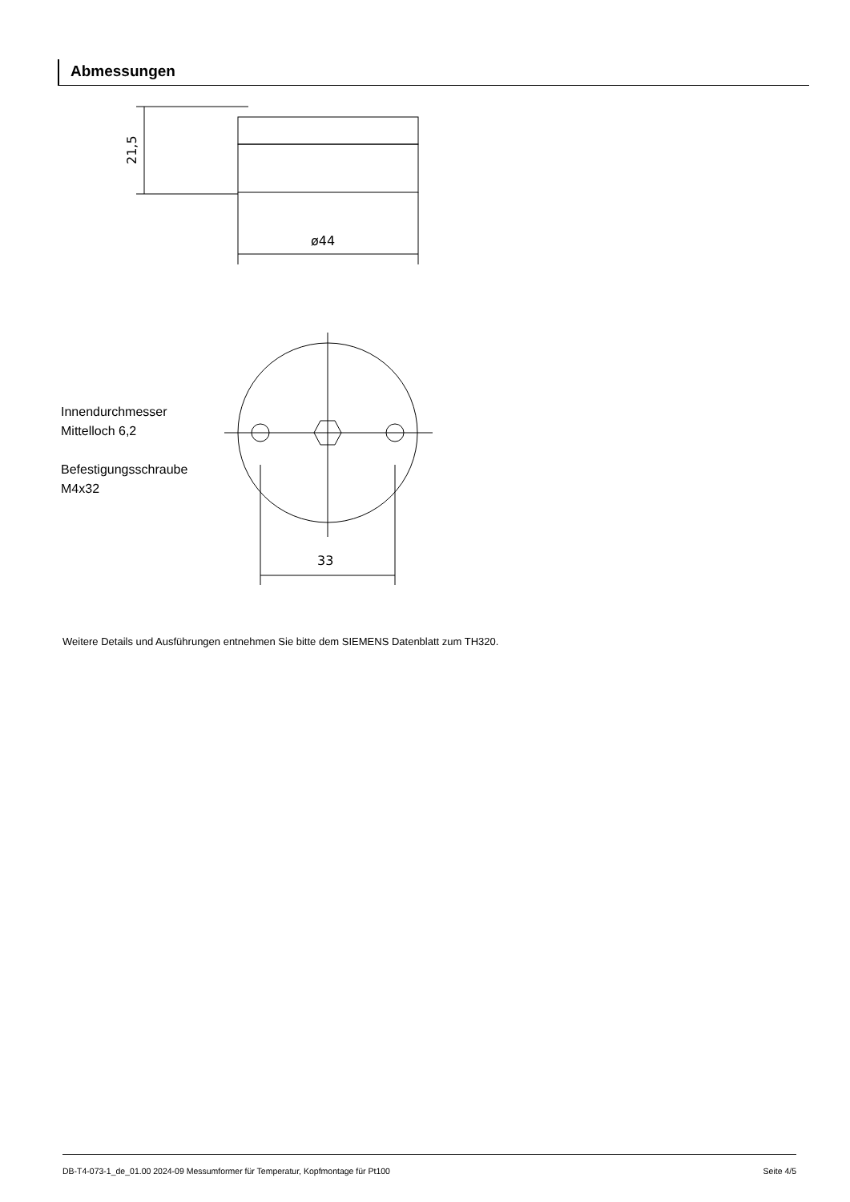Abmessungen
21,5
ø44
33
Innendurchmesser
Mittelloch 6,2
Befestigungsschraube
M4x32
Weitere Details und Ausführungen entnehmen Sie bitte dem SIEMENS Datenblatt zum TH320.
DB-T4-073-1_de_01.00 2024-09 Messumformer für Temperatur, Kopfmontage für Pt100 Seite 4/5